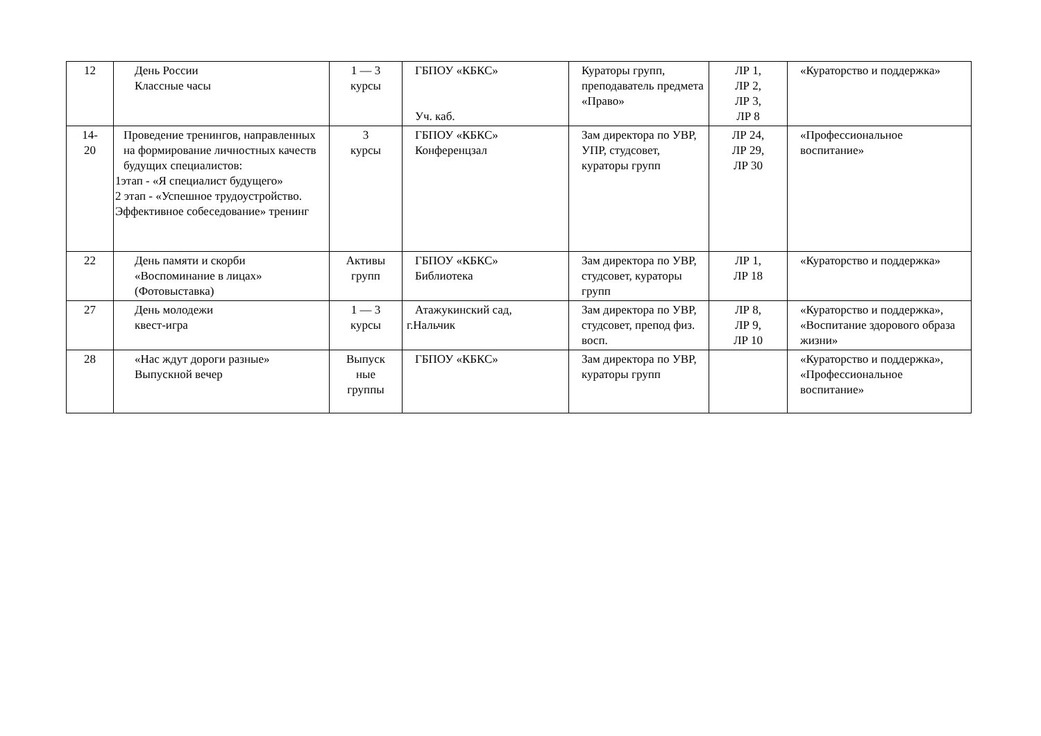| 12 | День России Классные часы | 1 — 3 курсы | ГБПОУ «КБКС» Уч. каб. | Кураторы групп, преподаватель предмета «Право» | ЛР 1, ЛР 2, ЛР 3, ЛР 8 | «Кураторство и поддержка» |
| 14- 20 | Проведение тренингов, направленных на формирование личностных качеств будущих специалистов: 1этап - «Я специалист будущего» 2 этап - «Успешное трудоустройство. Эффективное собеседование» тренинг | 3 курсы | ГБПОУ «КБКС» Конференцзал | Зам директора по УВР, УПР, студсовет, кураторы групп | ЛР 24, ЛР 29, ЛР 30 | «Профессиональное воспитание» |
| 22 | День памяти и скорби «Воспоминание в лицах» (Фотовыставка) | Активы групп | ГБПОУ «КБКС» Библиотека | Зам директора по УВР, студсовет, кураторы групп | ЛР 1, ЛР 18 | «Кураторство и поддержка» |
| 27 | День молодежи квест-игра | 1 — 3 курсы | Атажукинский сад, г.Нальчик | Зам директора по УВР, студсовет, препод физ. восп. | ЛР 8, ЛР 9, ЛР 10 | «Кураторство и поддержка», «Воспитание здорового образа жизни» |
| 28 | «Нас ждут дороги разные» Выпускной вечер | Выпуск ные группы | ГБПОУ «КБКС» | Зам директора по УВР, кураторы групп | | «Кураторство и поддержка», «Профессиональное воспитание» |